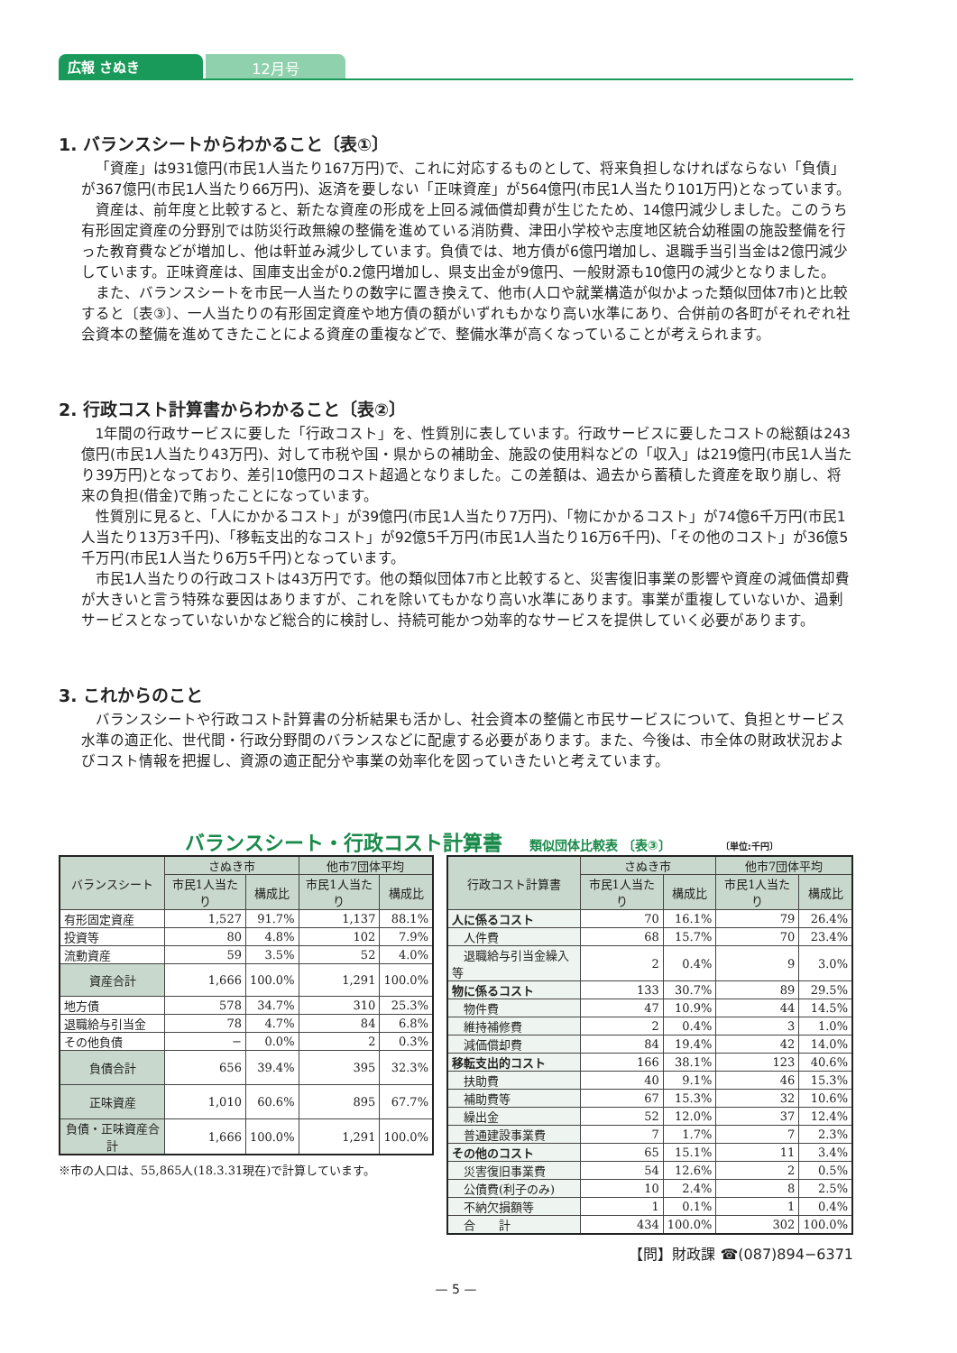広報 さぬき 12月号
1. バランスシートからわかること〔表①〕
「資産」は931億円(市民1人当たり167万円)で、これに対応するものとして、将来負担しなければならない「負債」が367億円(市民1人当たり66万円)、返済を要しない「正味資産」が564億円(市民1人当たり101万円)となっています。
資産は、前年度と比較すると、新たな資産の形成を上回る減価償却費が生じたため、14億円減少しました。このうち有形固定資産の分野別では防災行政無線の整備を進めている消防費、津田小学校や志度地区統合幼稚園の施設整備を行った教育費などが増加し、他は軒並み減少しています。負債では、地方債が6億円増加し、退職手当引当金は2億円減少しています。正味資産は、国庫支出金が0.2億円増加し、県支出金が9億円、一般財源も10億円の減少となりました。
また、バランスシートを市民一人当たりの数字に置き換えて、他市(人口や就業構造が似かよった類似団体7市)と比較すると〔表③〕、一人当たりの有形固定資産や地方債の額がいずれもかなり高い水準にあり、合併前の各町がそれぞれ社会資本の整備を進めてきたことによる資産の重複などで、整備水準が高くなっていることが考えられます。
2. 行政コスト計算書からわかること〔表②〕
1年間の行政サービスに要した「行政コスト」を、性質別に表しています。行政サービスに要したコストの総額は243億円(市民1人当たり43万円)、対して市税や国・県からの補助金、施設の使用料などの「収入」は219億円(市民1人当たり39万円)となっており、差引10億円のコスト超過となりました。この差額は、過去から蓄積した資産を取り崩し、将来の負担(借金)で賄ったことになっています。
性質別に見ると、「人にかかるコスト」が39億円(市民1人当たり7万円)、「物にかかるコスト」が74億6千万円(市民1人当たり13万3千円)、「移転支出的なコスト」が92億5千万円(市民1人当たり16万6千円)、「その他のコスト」が36億5千万円(市民1人当たり6万5千円)となっています。
市民1人当たりの行政コストは43万円です。他の類似団体7市と比較すると、災害復旧事業の影響や資産の減価償却費が大きいと言う特殊な要因はありますが、これを除いてもかなり高い水準にあります。事業が重複していないか、過剰サービスとなっていないかなど総合的に検討し、持続可能かつ効率的なサービスを提供していく必要があります。
3. これからのこと
バランスシートや行政コスト計算書の分析結果も活かし、社会資本の整備と市民サービスについて、負担とサービス水準の適正化、世代間・行政分野間のバランスなどに配慮する必要があります。また、今後は、市全体の財政状況およびコスト情報を把握し、資源の適正配分や事業の効率化を図っていきたいと考えています。
バランスシート・行政コスト計算書 類似団体比較表 〔表③〕 〔単位:千円〕
| バランスシート | さぬき市 | | 他市7団体平均 | |
| --- | --- | --- | --- | --- |
| | 市民1人当たり | 構成比 | 市民1人当たり | 構成比 |
| 有形固定資産 | 1,527 | 91.7% | 1,137 | 88.1% |
| 投資等 | 80 | 4.8% | 102 | 7.9% |
| 流動資産 | 59 | 3.5% | 52 | 4.0% |
| 資産合計 | 1,666 | 100.0% | 1,291 | 100.0% |
| 地方債 | 578 | 34.7% | 310 | 25.3% |
| 退職給与引当金 | 78 | 4.7% | 84 | 6.8% |
| その他負債 | − | 0.0% | 2 | 0.3% |
| 負債合計 | 656 | 39.4% | 395 | 32.3% |
| 正味資産 | 1,010 | 60.6% | 895 | 67.7% |
| 負債・正味資産合計 | 1,666 | 100.0% | 1,291 | 100.0% |
※市の人口は、55,865人(18.3.31現在)で計算しています。
| 行政コスト計算書 | さぬき市 | | 他市7団体平均 | |
| --- | --- | --- | --- | --- |
| | 市民1人当たり | 構成比 | 市民1人当たり | 構成比 |
| 人に係るコスト | 70 | 16.1% | 79 | 26.4% |
| 人件費 | 68 | 15.7% | 70 | 23.4% |
| 退職給与引当金繰入等 | 2 | 0.4% | 9 | 3.0% |
| 物に係るコスト | 133 | 30.7% | 89 | 29.5% |
| 物件費 | 47 | 10.9% | 44 | 14.5% |
| 維持補修費 | 2 | 0.4% | 3 | 1.0% |
| 減価償却費 | 84 | 19.4% | 42 | 14.0% |
| 移転支出的コスト | 166 | 38.1% | 123 | 40.6% |
| 扶助費 | 40 | 9.1% | 46 | 15.3% |
| 補助費等 | 67 | 15.3% | 32 | 10.6% |
| 繰出金 | 52 | 12.0% | 37 | 12.4% |
| 普通建設事業費 | 7 | 1.7% | 7 | 2.3% |
| その他のコスト | 65 | 15.1% | 11 | 3.4% |
| 災害復旧事業費 | 54 | 12.6% | 2 | 0.5% |
| 公債費(利子のみ) | 10 | 2.4% | 8 | 2.5% |
| 不納欠損額等 | 1 | 0.1% | 1 | 0.4% |
| 合 計 | 434 | 100.0% | 302 | 100.0% |
【問】財政課 ☎(087)894−6371
— 5 —